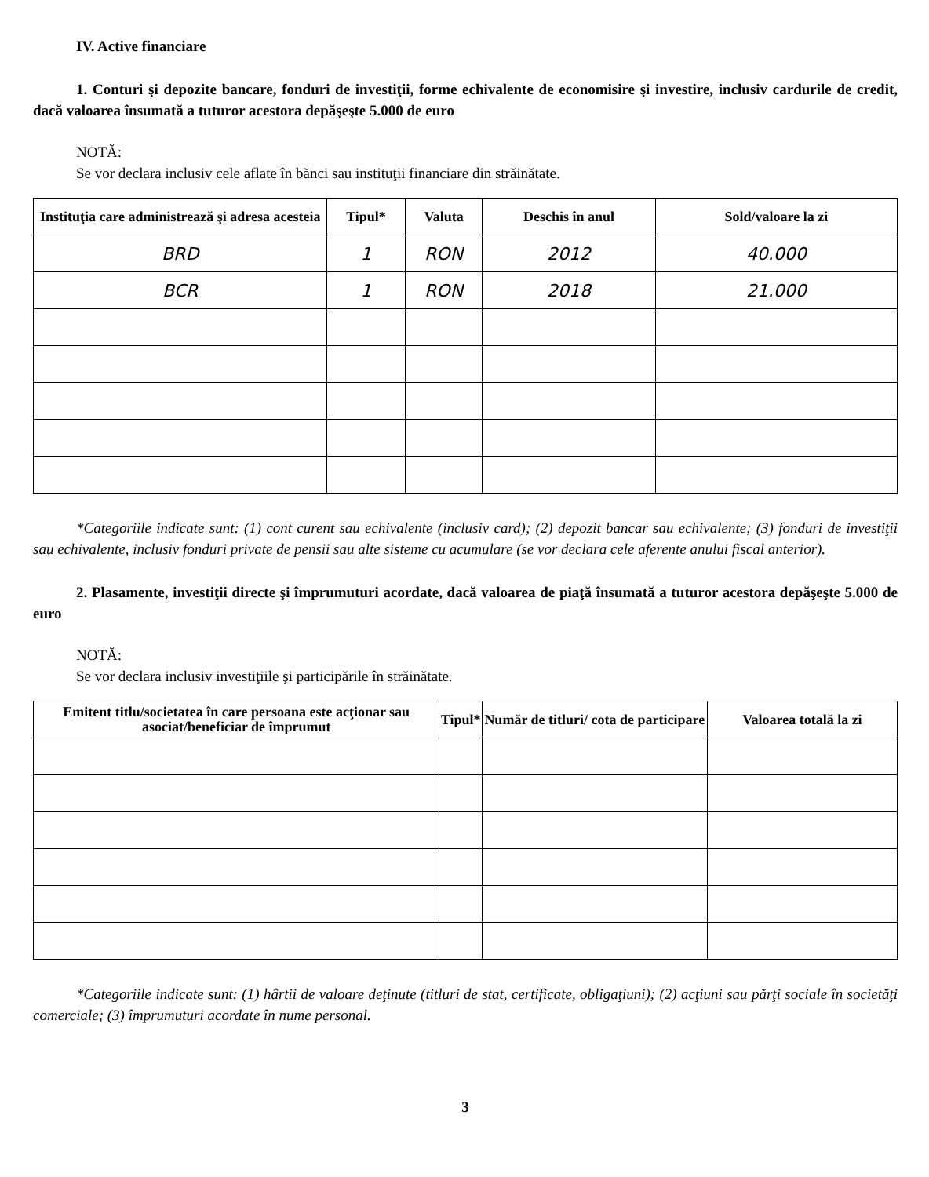IV. Active financiare
1. Conturi şi depozite bancare, fonduri de investiţii, forme echivalente de economisire şi investire, inclusiv cardurile de credit, dacă valoarea însumată a tuturor acestora depăşeşte 5.000 de euro
NOTĂ:
Se vor declara inclusiv cele aflate în bănci sau instituţii financiare din străinătate.
| Instituţia care administrează şi adresa acesteia | Tipul* | Valuta | Deschis în anul | Sold/valoare la zi |
| --- | --- | --- | --- | --- |
| BRD | 1 | RON | 2012 | 40.000 |
| BCR | 1 | RON | 2018 | 21.000 |
*Categoriile indicate sunt: (1) cont curent sau echivalente (inclusiv card); (2) depozit bancar sau echivalente; (3) fonduri de investiţii sau echivalente, inclusiv fonduri private de pensii sau alte sisteme cu acumulare (se vor declara cele aferente anului fiscal anterior).
2. Plasamente, investiţii directe şi împrumuturi acordate, dacă valoarea de piaţă însumată a tuturor acestora depăşeşte 5.000 de euro
NOTĂ:
Se vor declara inclusiv investiţiile şi participările în străinătate.
| Emitent titlu/societatea în care persoana este acţionar sau asociat/beneficiar de împrumut | Tipul* | Număr de titluri/ cota de participare | Valoarea totală la zi |
| --- | --- | --- | --- |
*Categoriile indicate sunt: (1) hârtii de valoare deţinute (titluri de stat, certificate, obligaţiuni); (2) acţiuni sau părţi sociale în societăţi comerciale; (3) împrumuturi acordate în nume personal.
3